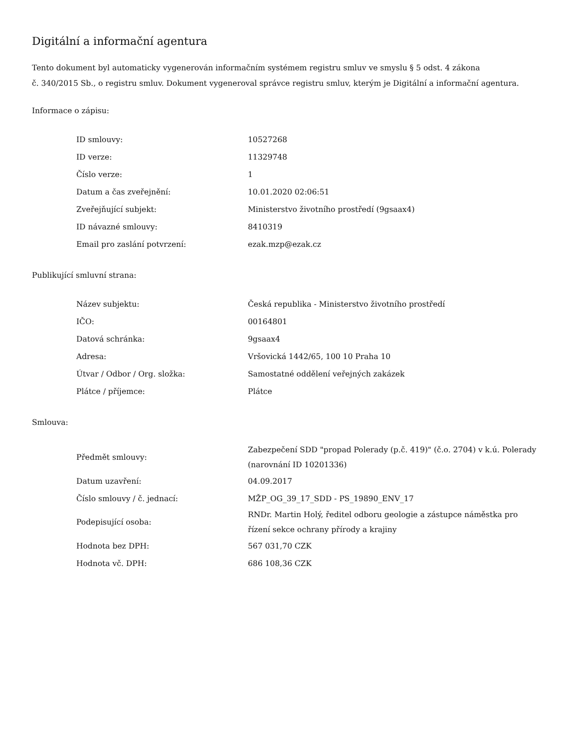Digitální a informační agentura
Tento dokument byl automaticky vygenerován informačním systémem registru smluv ve smyslu § 5 odst. 4 zákona
č. 340/2015 Sb., o registru smluv. Dokument vygeneroval správce registru smluv, kterým je Digitální a informační agentura.
Informace o zápisu:
| ID smlouvy: | 10527268 |
| ID verze: | 11329748 |
| Číslo verze: | 1 |
| Datum a čas zveřejnění: | 10.01.2020 02:06:51 |
| Zveřejňující subjekt: | Ministerstvo životního prostředí (9gsaax4) |
| ID návazné smlouvy: | 8410319 |
| Email pro zaslání potvrzení: | ezak.mzp@ezak.cz |
Publikující smluvní strana:
| Název subjektu: | Česká republika - Ministerstvo životního prostředí |
| IČO: | 00164801 |
| Datová schránka: | 9gsaax4 |
| Adresa: | Vršovická 1442/65, 100 10 Praha 10 |
| Útvar / Odbor / Org. složka: | Samostatné oddělení veřejných zakázek |
| Plátce / příjemce: | Plátce |
Smlouva:
| Předmět smlouvy: | Zabezpečení SDD "propad Polerady (p.č. 419)" (č.o. 2704) v k.ú. Polerady (narovnání ID 10201336) |
| Datum uzavření: | 04.09.2017 |
| Číslo smlouvy / č. jednací: | MŽP_OG_39_17_SDD - PS_19890_ENV_17 |
| Podepisující osoba: | RNDr. Martin Holý, ředitel odboru geologie a zástupce náměstka pro řízení sekce ochrany přírody a krajiny |
| Hodnota bez DPH: | 567 031,70 CZK |
| Hodnota vč. DPH: | 686 108,36 CZK |